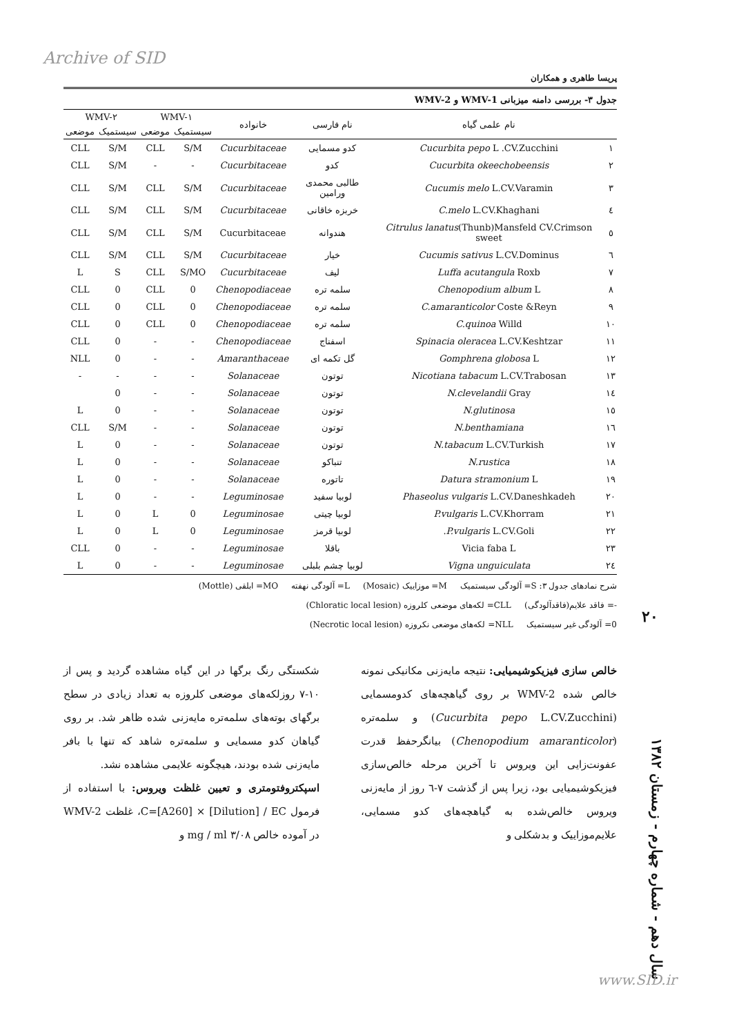Archive of SID
پریسا طاهری و همکاران
جدول ۳- بررسی دامنه میزبانی WMV-1 و WMV-2
| | نام علمی گیاه | نام فارسی | خانواده | WMV-۱ | | WMV-۲ | |
| --- | --- | --- | --- | --- | --- | --- | --- |
| | | | | سیستمیک | موضعی | سیستمیک | موضعی |
| ۱ | Cucurbita pepo L .CV.Zucchini | کدو مسمایی | Cucurbitaceae | S/M | CLL | S/M | CLL |
| ۲ | Cucurbita okeechobeensis | کدو | Cucurbitaceae | - | - | S/M | CLL |
| ۳ | Cucumis melo L.CV.Varamin | طالبی محمدی ورامین | Cucurbitaceae | S/M | CLL | S/M | CLL |
| ٤ | C.melo L.CV.Khaghani | خربزه خاقانی | Cucurbitaceae | S/M | CLL | S/M | CLL |
| ٥ | Citrulus lanatus (Thunb)Mansfeld CV.Crimson sweet | هندوانه | Cucurbitaceae | S/M | CLL | S/M | CLL |
| ٦ | Cucumis sativus L.CV.Dominus | خیار | Cucurbitaceae | S/M | CLL | S/M | CLL |
| ۷ | Luffa acutangula Roxb | لیف | Cucurbitaceae | S/MO | CLL | S | L |
| ۸ | Chenopodium album L | سلمه تره | Chenopodiaceae | 0 | CLL | 0 | CLL |
| ۹ | C.amaranticolor Coste &Reyn | سلمه تره | Chenopodiaceae | 0 | CLL | 0 | CLL |
| ۱۰ | C.quinoa Willd | سلمه تره | Chenopodiaceae | 0 | CLL | 0 | CLL |
| ۱۱ | Spinacia oleracea L.CV.Keshtzar | اسفناج | Chenopodiaceae | - | - | 0 | CLL |
| ۱۲ | Gomphrena globosa L | گل تکمه ای | Amaranthaceae | - | - | 0 | NLL |
| ۱۳ | Nicotiana tabacum L.CV.Trabosan | توتون | Solanaceae | - | - | - | - |
| ۱٤ | N.clevelandii Gray | توتون | Solanaceae | - | - | 0 | |
| ۱٥ | N.glutinosa | توتون | Solanaceae | - | - | 0 | L |
| ۱٦ | N.benthamiana | توتون | Solanaceae | - | - | S/M | CLL |
| ۱۷ | N.tabacum L.CV.Turkish | توتون | Solanaceae | - | - | 0 | L |
| ۱۸ | N.rustica | تنباکو | Solanaceae | - | - | 0 | L |
| ۱۹ | Datura stramonium L | تاتوره | Solanaceae | - | - | 0 | L |
| ۲۰ | Phaseolus vulgaris L.CV.Daneshkadeh | لوبیا سفید | Leguminosae | - | - | 0 | L |
| ۲۱ | P.vulgaris L.CV.Khorram | لوبیا چیتی | Leguminosae | 0 | L | 0 | L |
| ۲۲ | P.vulgaris L.CV.Goli. | لوبیا قرمز | Leguminosae | 0 | L | 0 | L |
| ۲۳ | Vicia faba L | باقلا | Leguminosae | - | - | 0 | CLL |
| ۲٤ | Vigna unguiculata | لوبیا چشم بلبلی | Leguminosae | - | - | 0 | L |
شرح نمادهای جدول ۳: S= آلودگی سیستمیک M= موزاییک (Mosaic) L= آلودگی نهفته MO= ابلقی (Mottle)
-= فاقد علایم(فاقدآلودگی) CLL= لکه‌های موضعی کلروزه (Chloratic local lesion)
0= آلودگی غیر سیستمیک NLL= لکه‌های موضعی نکروزه (Necrotic local lesion)
خالص سازی فیزیکوشیمیایی: نتیجه مایه‌زنی مکانیکی نمونه خالص شده WMV-2 بر روی گیاهچه‌های کدومسمایی (Cucurbita pepo L.CV.Zucchini) و سلمه‌تره (Chenopodium amaranticolor) بیانگرحفظ قدرت عفونت‌زایی این ویروس تا آخرین مرحله خالص‌سازی فیزیکوشیمیایی بود، زیرا پس از گذشت ۷-٦ روز از مایه‌زنی ویروس خالص‌شده به گیاهچه‌های کدو مسمایی، علایم‌موزاییک و بدشکلی و
شکستگی رنگ برگها در این گیاه مشاهده گردید و پس از ۱۰-۷ روزلکه‌های موضعی کلروزه به تعداد زیادی در سطح برگهای بوته‌های سلمه‌تره مایه‌زنی شده ظاهر شد. بر روی گیاهان کدو مسمایی و سلمه‌تره شاهد که تنها با بافر مایه‌زنی شده بودند، هیچگونه علایمی مشاهده نشد.
اسپکتروفتومتری و تعیین غلظت ویروس: با استفاده از فرمول C=[A260] × [Dilution] / EC، غلظت WMV-2 در آموده خالص ۳/۰۸ mg / ml و
۲۰
سال دهم - شماره چهارم - زمستان ۱۳۸۲
www.SID.ir